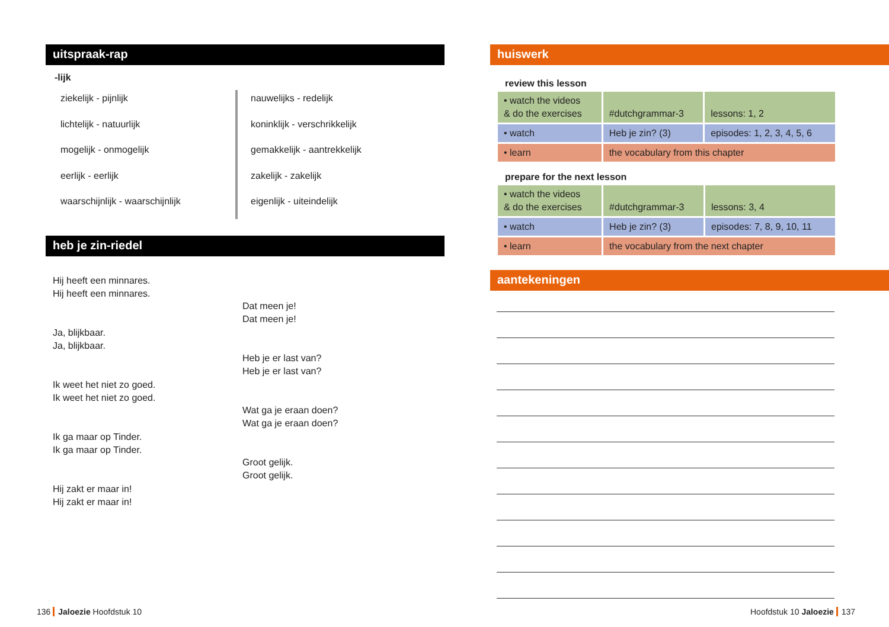uitspraak-rap
-lijk
ziekelijk - pijnlijk
lichtelijk - natuurlijk
mogelijk - onmogelijk
eerlijk - eerlijk
waarschijnlijk - waarschijnlijk
nauwelijks - redelijk
koninklijk - verschrikkelijk
gemakkelijk - aantrekkelijk
zakelijk - zakelijk
eigenlijk - uiteindelijk
heb je zin-riedel
Hij heeft een minnares.
Hij heeft een minnares.
Ja, blijkbaar.
Ja, blijkbaar.
Ik weet het niet zo goed.
Ik weet het niet zo goed.
Ik ga maar op Tinder.
Ik ga maar op Tinder.
Hij zakt er maar in!
Hij zakt er maar in!
Dat meen je!
Dat meen je!
Heb je er last van?
Heb je er last van?
Wat ga je eraan doen?
Wat ga je eraan doen?
Groot gelijk.
Groot gelijk.
huiswerk
review this lesson
| • watch the videos & do the exercises | #dutchgrammar-3 | lessons: 1, 2 |
| • watch | Heb je zin? (3) | episodes: 1, 2, 3, 4, 5, 6 |
| • learn | the vocabulary from this chapter | |
prepare for the next lesson
| • watch the videos & do the exercises | #dutchgrammar-3 | lessons: 3, 4 |
| • watch | Heb je zin? (3) | episodes: 7, 8, 9, 10, 11 |
| • learn | the vocabulary from the next chapter | |
aantekeningen
136 Jaloezie Hoofdstuk 10 Hoofdstuk 10 Jaloezie 137